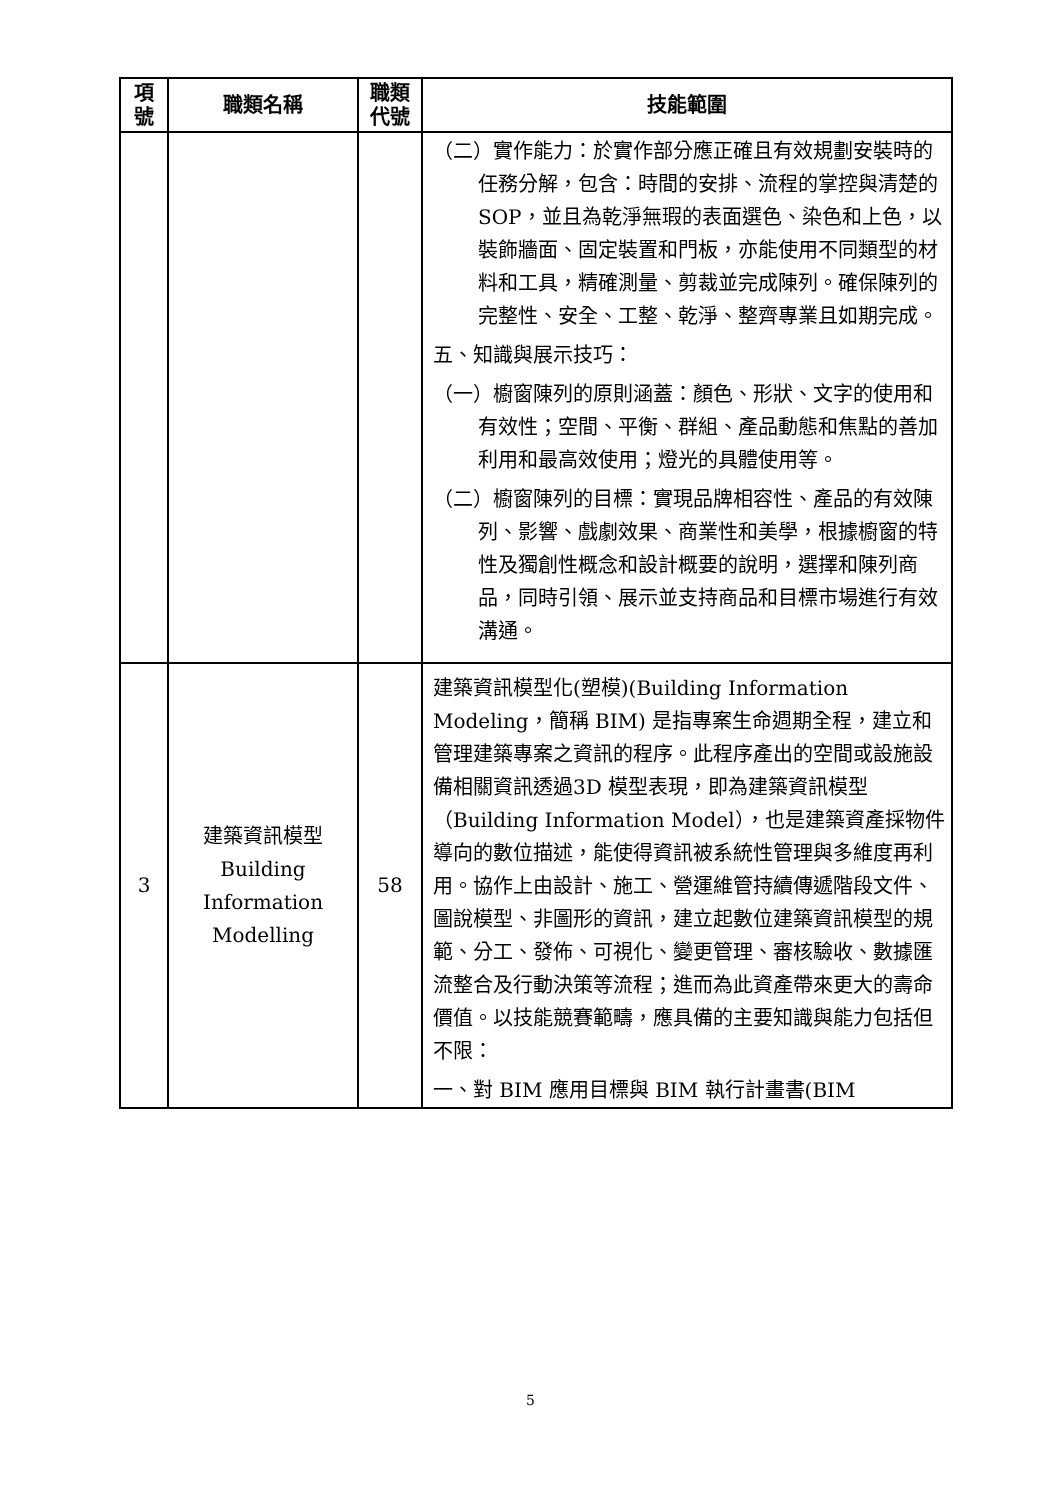| 項 號 | 職類名稱 | 職類 代號 | 技能範圍 |
| --- | --- | --- | --- |
| | | | （二）實作能力：於實作部分應正確且有效規劃安裝時的任務分解，包含：時間的安排、流程的掌控與清楚的 SOP，並且為乾淨無瑕的表面選色、染色和上色，以裝飾牆面、固定裝置和門板，亦能使用不同類型的材料和工具，精確測量、剪裁並完成陳列。確保陳列的完整性、安全、工整、乾淨、整齊專業且如期完成。 五、知識與展示技巧： （一）櫥窗陳列的原則涵蓋：顏色、形狀、文字的使用和有效性；空間、平衡、群組、產品動態和焦點的善加利用和最高效使用；燈光的具體使用等。 （二）櫥窗陳列的目標：實現品牌相容性、產品的有效陳列、影響、戲劇效果、商業性和美學，根據櫥窗的特性及獨創性概念和設計概要的說明，選擇和陳列商品，同時引領、展示並支持商品和目標市場進行有效溝通。 |
| 3 | 建築資訊模型 Building Information Modelling | 58 | 建築資訊模型化(塑模)(Building Information Modeling，簡稱 BIM) 是指專案生命週期全程，建立和管理建築專案之資訊的程序。此程序產出的空間或設施設備相關資訊透過3D 模型表現，即為建築資訊模型（Building Information Model），也是建築資產採物件導向的數位描述，能使得資訊被系統性管理與多維度再利用。協作上由設計、施工、營運維管持續傳遞階段文件、圖說模型、非圖形的資訊，建立起數位建築資訊模型的規範、分工、發佈、可視化、變更管理、審核驗收、數據匯流整合及行動決策等流程；進而為此資產帶來更大的壽命價值。以技能競賽範疇，應具備的主要知識與能力包括但不限： 一、對 BIM 應用目標與 BIM 執行計畫書(BIM |
5